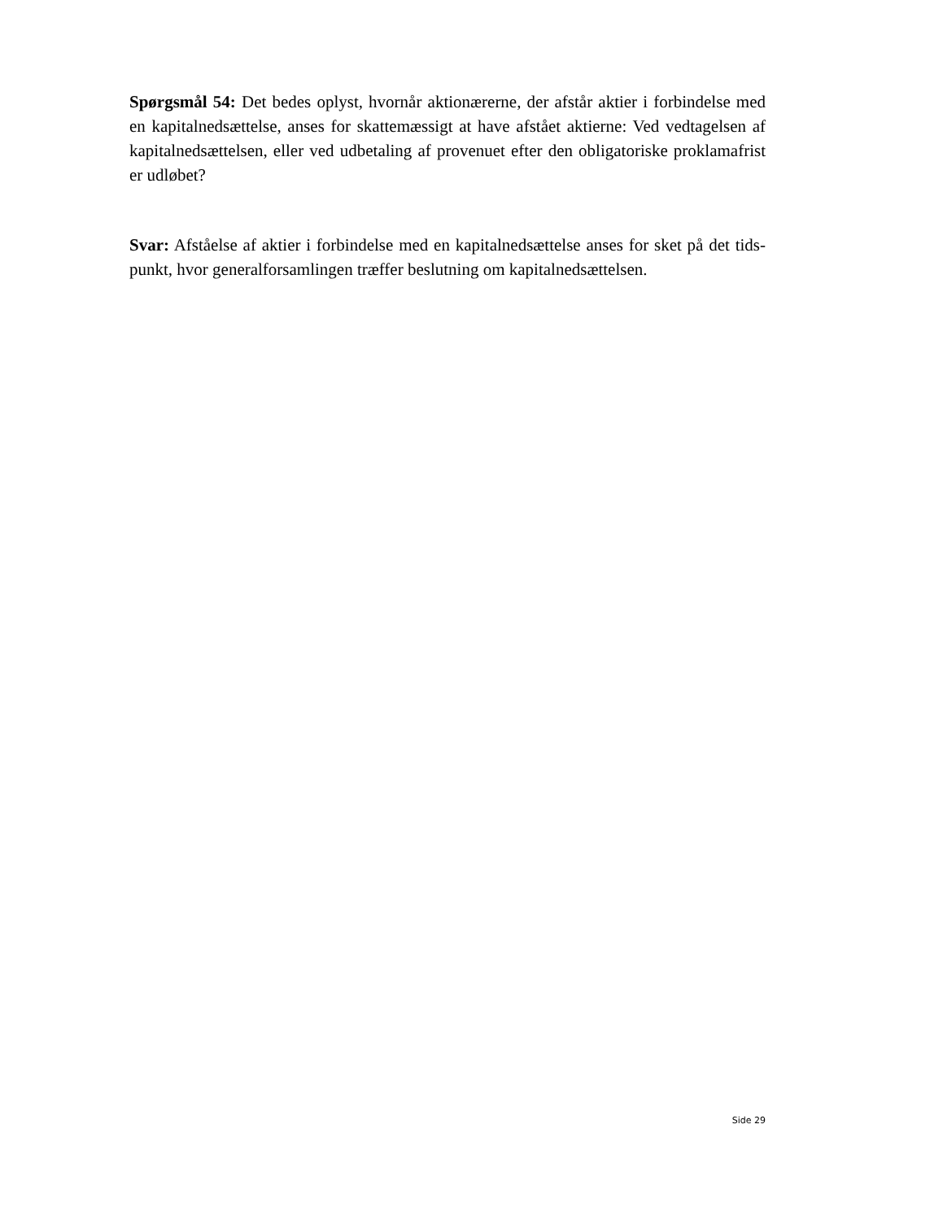Spørgsmål 54: Det bedes oplyst, hvornår aktionærerne, der afstår aktier i forbindelse med en kapitalnedsættelse, anses for skattemæssigt at have afstået aktierne: Ved vedtagelsen af kapitalnedsættelsen, eller ved udbetaling af provenuet efter den obligatoriske proklamafrist er udløbet?
Svar: Afståelse af aktier i forbindelse med en kapitalnedsættelse anses for sket på det tids-punkt, hvor generalforsamlingen træffer beslutning om kapitalnedsættelsen.
Side 29